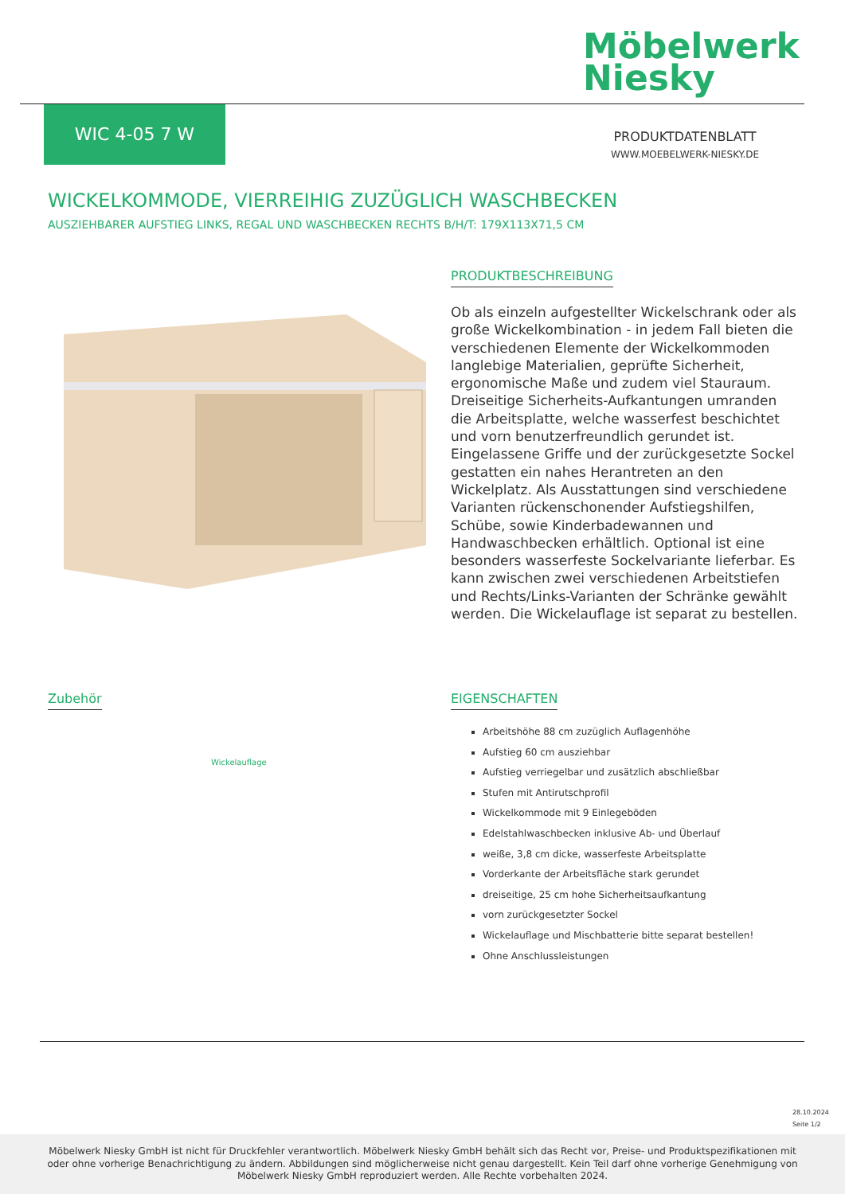Möbelwerk
Niesky
WIC 4-05 7 W
PRODUKTDATENBLATT
WWW.MOEBELWERK-NIESKY.DE
WICKELKOMMODE, VIERREIHIG ZUZÜGLICH WASCHBECKEN
AUSZIEHBARER AUFSTIEG LINKS, REGAL UND WASCHBECKEN RECHTS B/H/T: 179X113X71,5 CM
PRODUKTBESCHREIBUNG
Ob als einzeln aufgestellter Wickelschrank oder als große Wickelkombination - in jedem Fall bieten die verschiedenen Elemente der Wickelkommoden langlebige Materialien, geprüfte Sicherheit, ergonomische Maße und zudem viel Stauraum. Dreiseitige Sicherheits-Aufkantungen umranden die Arbeitsplatte, welche wasserfest beschichtet und vorn benutzerfreundlich gerundet ist. Eingelassene Griffe und der zurückgesetzte Sockel gestatten ein nahes Herantreten an den Wickelplatz. Als Ausstattungen sind verschiedene Varianten rückenschonender Aufstiegshilfen, Schübe, sowie Kinderbadewannen und Handwaschbecken erhältlich. Optional ist eine besonders wasserfeste Sockelvariante lieferbar. Es kann zwischen zwei verschiedenen Arbeitstiefen und Rechts/Links-Varianten der Schränke gewählt werden. Die Wickelauflage ist separat zu bestellen.
Zubehör
Wickelauflage
EIGENSCHAFTEN
Arbeitshöhe 88 cm zuzüglich Auflagenhöhe
Aufstieg 60 cm ausziehbar
Aufstieg verriegelbar und zusätzlich abschließbar
Stufen mit Antirutschprofil
Wickelkommode mit 9 Einlegeböden
Edelstahlwaschbecken inklusive Ab- und Überlauf
weiße, 3,8 cm dicke, wasserfeste Arbeitsplatte
Vorderkante der Arbeitsfläche stark gerundet
dreiseitige, 25 cm hohe Sicherheitsaufkantung
vorn zurückgesetzter Sockel
Wickelauflage und Mischbatterie bitte separat bestellen!
Ohne Anschlussleistungen
28.10.2024
Seite 1/2
Möbelwerk Niesky GmbH ist nicht für Druckfehler verantwortlich. Möbelwerk Niesky GmbH behält sich das Recht vor, Preise- und Produktspezifikationen mit oder ohne vorherige Benachrichtigung zu ändern. Abbildungen sind möglicherweise nicht genau dargestellt. Kein Teil darf ohne vorherige Genehmigung von Möbelwerk Niesky GmbH reproduziert werden. Alle Rechte vorbehalten 2024.